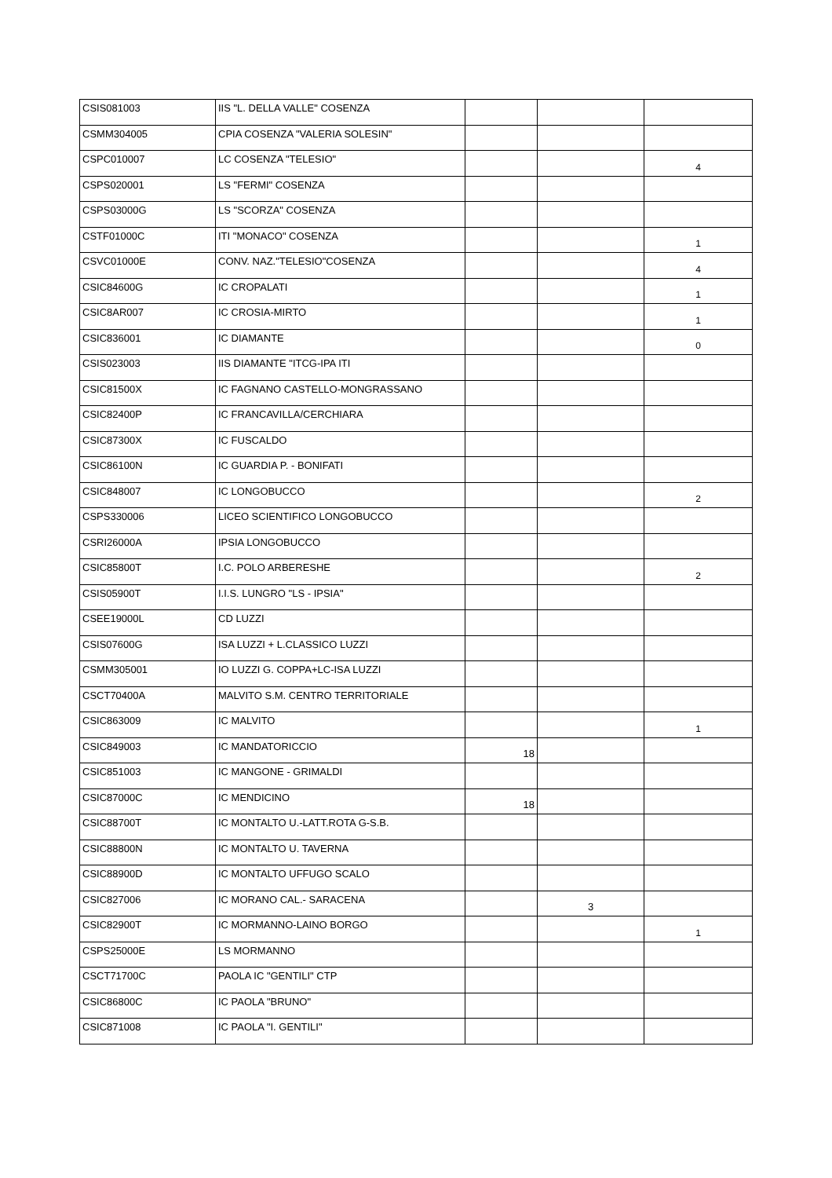| CSIS081003 | IIS "L. DELLA VALLE" COSENZA | | | |
| CSMM304005 | CPIA COSENZA "VALERIA SOLESIN" | | | |
| CSPC010007 | LC COSENZA "TELESIO" | | | 4 |
| CSPS020001 | LS "FERMI" COSENZA | | | |
| CSPS03000G | LS "SCORZA" COSENZA | | | |
| CSTF01000C | ITI "MONACO" COSENZA | | | 1 |
| CSVC01000E | CONV. NAZ."TELESIO"COSENZA | | | 4 |
| CSIC84600G | IC CROPALATI | | | 1 |
| CSIC8AR007 | IC CROSIA-MIRTO | | | 1 |
| CSIC836001 | IC DIAMANTE | | | 0 |
| CSIS023003 | IIS DIAMANTE "ITCG-IPA ITI | | | |
| CSIC81500X | IC FAGNANO CASTELLO-MONGRASSANO | | | |
| CSIC82400P | IC FRANCAVILLA/CERCHIARA | | | |
| CSIC87300X | IC FUSCALDO | | | |
| CSIC86100N | IC GUARDIA P. - BONIFATI | | | |
| CSIC848007 | IC LONGOBUCCO | | | 2 |
| CSPS330006 | LICEO SCIENTIFICO LONGOBUCCO | | | |
| CSRI26000A | IPSIA LONGOBUCCO | | | |
| CSIC85800T | I.C. POLO ARBERESHE | | | 2 |
| CSIS05900T | I.I.S. LUNGRO "LS - IPSIA" | | | |
| CSEE19000L | CD LUZZI | | | |
| CSIS07600G | ISA LUZZI + L.CLASSICO LUZZI | | | |
| CSMM305001 | IO LUZZI G. COPPA+LC-ISA LUZZI | | | |
| CSCT70400A | MALVITO S.M. CENTRO TERRITORIALE | | | |
| CSIC863009 | IC MALVITO | | | 1 |
| CSIC849003 | IC MANDATORICCIO | 18 | | |
| CSIC851003 | IC MANGONE - GRIMALDI | | | |
| CSIC87000C | IC MENDICINO | 18 | | |
| CSIC88700T | IC MONTALTO U.-LATT.ROTA G-S.B. | | | |
| CSIC88800N | IC MONTALTO U. TAVERNA | | | |
| CSIC88900D | IC MONTALTO UFFUGO SCALO | | | |
| CSIC827006 | IC MORANO CAL.- SARACENA | | 3 | |
| CSIC82900T | IC MORMANNO-LAINO BORGO | | | 1 |
| CSPS25000E | LS MORMANNO | | | |
| CSCT71700C | PAOLA IC "GENTILI" CTP | | | |
| CSIC86800C | IC PAOLA "BRUNO" | | | |
| CSIC871008 | IC PAOLA "I. GENTILI" | | | |